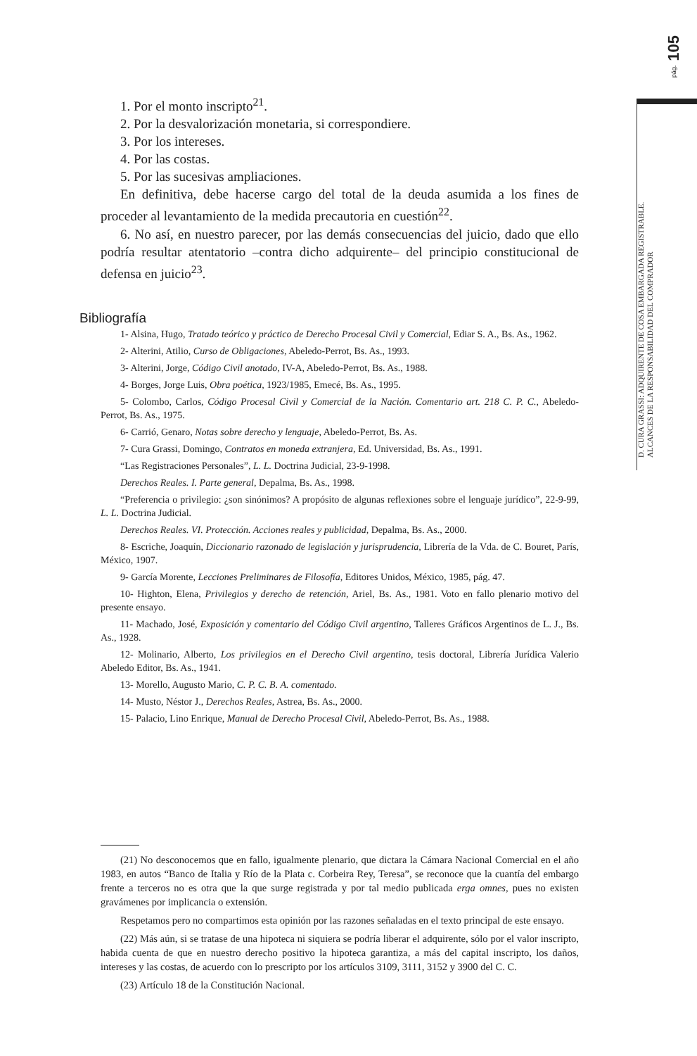pág. 105
D. CURA GRASSI: ADQUIRENTE DE COSA EMBARGADA REGISTRABLE.
ALCANCES DE LA RESPONSABILIDAD DEL COMPRADOR
1. Por el monto inscripto<sup>21</sup>.
2. Por la desvalorización monetaria, si correspondiere.
3. Por los intereses.
4. Por las costas.
5. Por las sucesivas ampliaciones.
En definitiva, debe hacerse cargo del total de la deuda asumida a los fines de proceder al levantamiento de la medida precautoria en cuestión<sup>22</sup>.
6. No así, en nuestro parecer, por las demás consecuencias del juicio, dado que ello podría resultar atentatorio –contra dicho adquirente– del principio constitucional de defensa en juicio<sup>23</sup>.
Bibliografía
1- Alsina, Hugo, Tratado teórico y práctico de Derecho Procesal Civil y Comercial, Ediar S. A., Bs. As., 1962.
2- Alterini, Atilio, Curso de Obligaciones, Abeledo-Perrot, Bs. As., 1993.
3- Alterini, Jorge, Código Civil anotado, IV-A, Abeledo-Perrot, Bs. As., 1988.
4- Borges, Jorge Luis, Obra poética, 1923/1985, Emecé, Bs. As., 1995.
5- Colombo, Carlos, Código Procesal Civil y Comercial de la Nación. Comentario art. 218 C. P. C., Abeledo-Perrot, Bs. As., 1975.
6- Carrió, Genaro, Notas sobre derecho y lenguaje, Abeledo-Perrot, Bs. As.
7- Cura Grassi, Domingo, Contratos en moneda extranjera, Ed. Universidad, Bs. As., 1991.
“Las Registraciones Personales”, L. L. Doctrina Judicial, 23-9-1998.
Derechos Reales. I. Parte general, Depalma, Bs. As., 1998.
“Preferencia o privilegio: ¿son sinónimos? A propósito de algunas reflexiones sobre el lenguaje jurídico”, 22-9-99, L. L. Doctrina Judicial.
Derechos Reales. VI. Protección. Acciones reales y publicidad, Depalma, Bs. As., 2000.
8- Escriche, Joaquín, Diccionario razonado de legislación y jurisprudencia, Librería de la Vda. de C. Bouret, París, México, 1907.
9- García Morente, Lecciones Preliminares de Filosofía, Editores Unidos, México, 1985, pág. 47.
10- Highton, Elena, Privilegios y derecho de retención, Ariel, Bs. As., 1981. Voto en fallo plenario motivo del presente ensayo.
11- Machado, José, Exposición y comentario del Código Civil argentino, Talleres Gráficos Argentinos de L. J., Bs. As., 1928.
12- Molinario, Alberto, Los privilegios en el Derecho Civil argentino, tesis doctoral, Librería Jurídica Valerio Abeledo Editor, Bs. As., 1941.
13- Morello, Augusto Mario, C. P. C. B. A. comentado.
14- Musto, Néstor J., Derechos Reales, Astrea, Bs. As., 2000.
15- Palacio, Lino Enrique, Manual de Derecho Procesal Civil, Abeledo-Perrot, Bs. As., 1988.
(21) No desconocemos que en fallo, igualmente plenario, que dictara la Cámara Nacional Comercial en el año 1983, en autos “Banco de Italia y Río de la Plata c. Corbeira Rey, Teresa”, se reconoce que la cuantía del embargo frente a terceros no es otra que la que surge registrada y por tal medio publicada erga omnes, pues no existen gravámenes por implicancia o extensión.
Respetamos pero no compartimos esta opinión por las razones señaladas en el texto principal de este ensayo.
(22) Más aún, si se tratase de una hipoteca ni siquiera se podría liberar el adquirente, sólo por el valor inscripto, habida cuenta de que en nuestro derecho positivo la hipoteca garantiza, a más del capital inscripto, los daños, intereses y las costas, de acuerdo con lo prescripto por los artículos 3109, 3111, 3152 y 3900 del C. C.
(23) Artículo 18 de la Constitución Nacional.